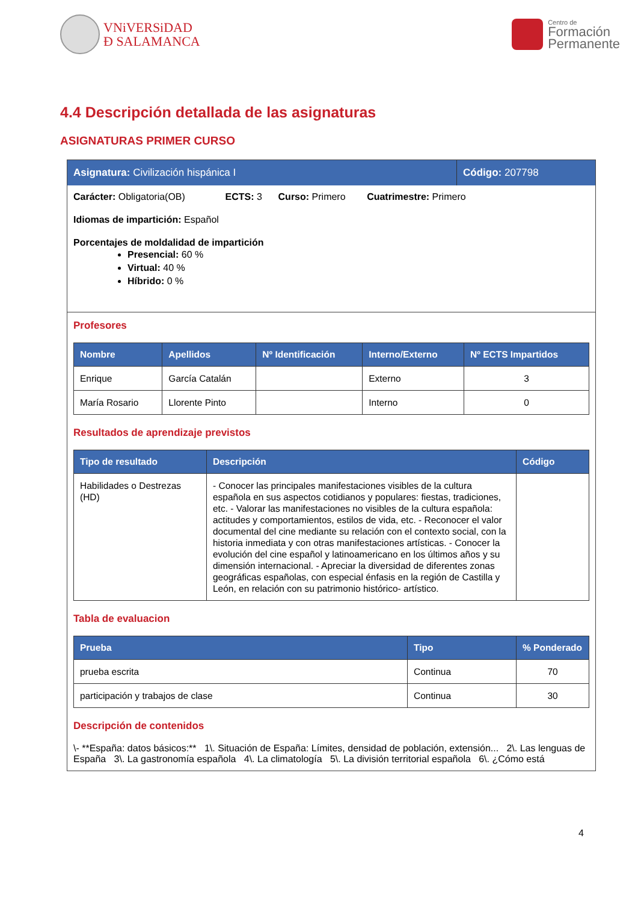VNiVERSiDAD
Ð SALAMANCA
Centro de
Formación
Permanente
4.4 Descripción detallada de las asignaturas
ASIGNATURAS PRIMER CURSO
Asignatura: Civilización hispánica I
Código: 207798
Carácter: Obligatoria(OB) ECTS: 3 Curso: Primero Cuatrimestre: Primero
Idiomas de impartición: Español
Porcentajes de moldalidad de impartición
Presencial: 60 %
Virtual: 40 %
Híbrido: 0 %
Profesores
| Nombre | Apellidos | Nº Identificación | Interno/Externo | Nº ECTS Impartidos |
| --- | --- | --- | --- | --- |
| Enrique | García Catalán | | Externo | 3 |
| María Rosario | Llorente Pinto | | Interno | 0 |
Resultados de aprendizaje previstos
| Tipo de resultado | Descripción | Código |
| --- | --- | --- |
| Habilidades o Destrezas (HD) | - Conocer las principales manifestaciones visibles de la cultura española en sus aspectos cotidianos y populares: fiestas, tradiciones, etc. - Valorar las manifestaciones no visibles de la cultura española: actitudes y comportamientos, estilos de vida, etc. - Reconocer el valor documental del cine mediante su relación con el contexto social, con la historia inmediata y con otras manifestaciones artísticas. - Conocer la evolución del cine español y latinoamericano en los últimos años y su dimensión internacional. - Apreciar la diversidad de diferentes zonas geográficas españolas, con especial énfasis en la región de Castilla y León, en relación con su patrimonio histórico- artístico. | |
Tabla de evaluacion
| Prueba | Tipo | % Ponderado |
| --- | --- | --- |
| prueba escrita | Continua | 70 |
| participación y trabajos de clase | Continua | 30 |
Descripción de contenidos
\- **España: datos básicos:** 1\. Situación de España: Límites, densidad de población, extensión... 2\. Las lenguas de España 3\. La gastronomía española 4\. La climatología 5\. La división territorial española 6\. ¿Cómo está
4